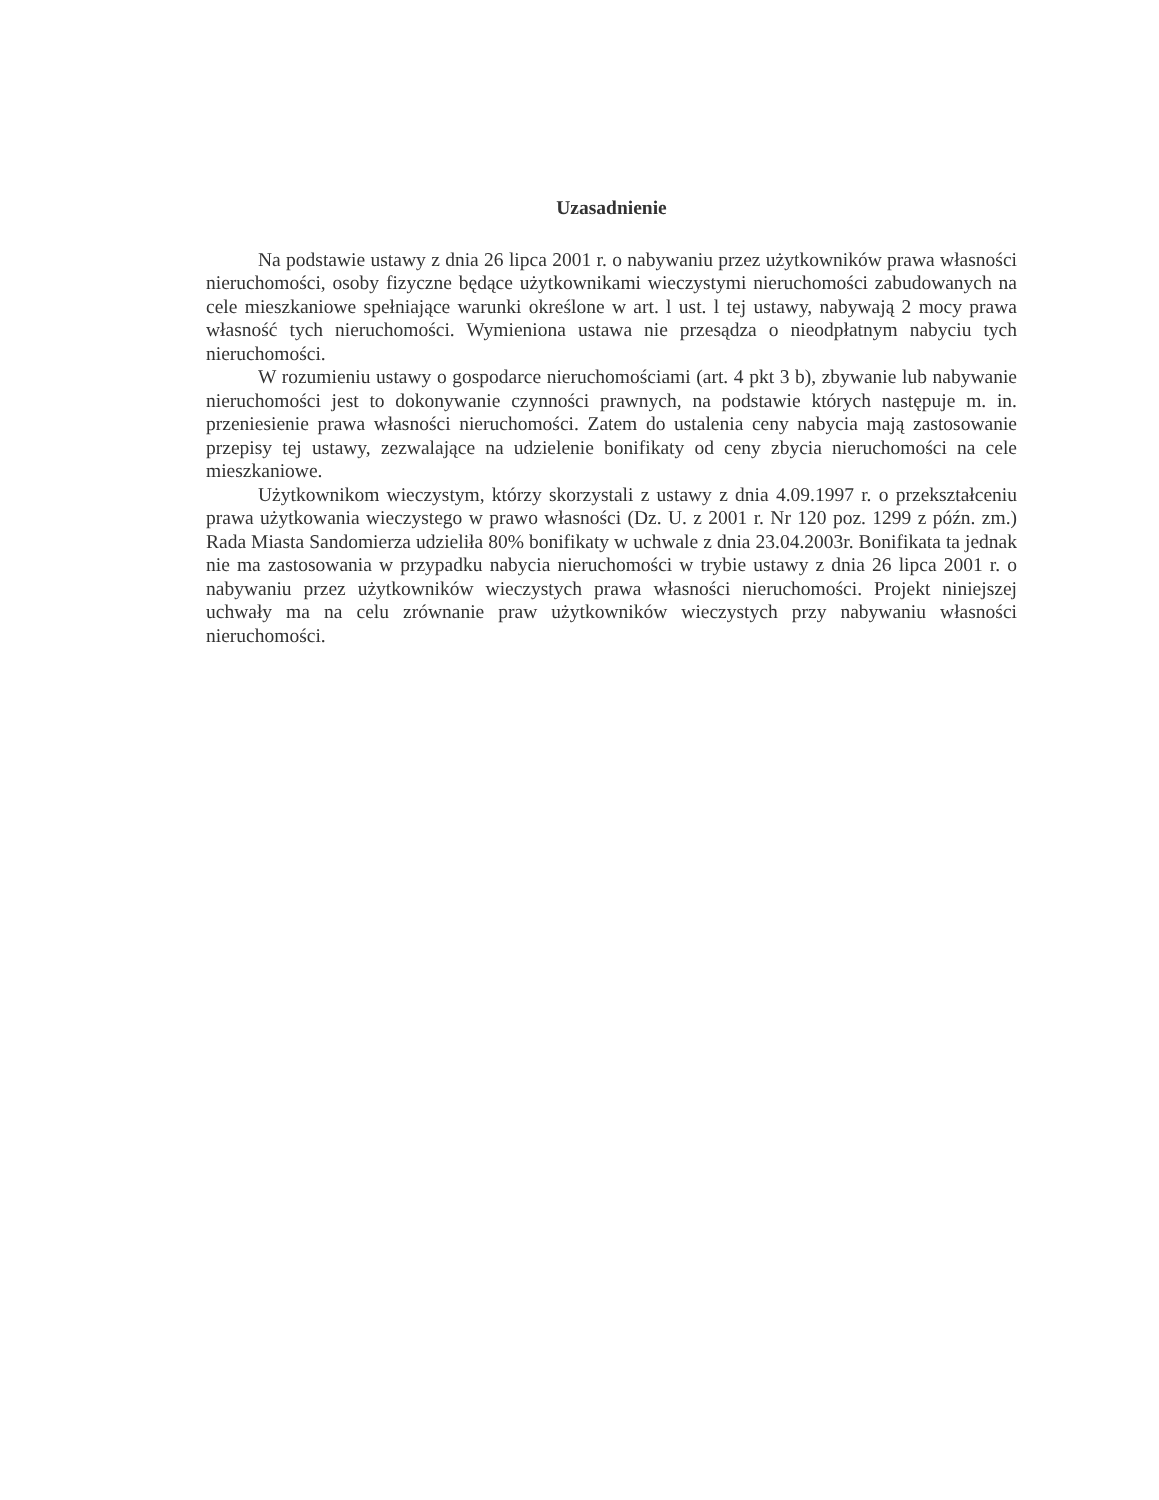Uzasadnienie
Na podstawie ustawy z dnia 26 lipca 2001 r. o nabywaniu przez użytkowników prawa własności nieruchomości, osoby fizyczne będące użytkownikami wieczystymi nieruchomości zabudowanych na cele mieszkaniowe spełniające warunki określone w art. l ust. l tej ustawy, nabywają 2 mocy prawa własność tych nieruchomości. Wymieniona ustawa nie przesądza o nieodpłatnym nabyciu tych nieruchomości.
W rozumieniu ustawy o gospodarce nieruchomościami (art. 4 pkt 3 b), zbywanie lub nabywanie nieruchomości jest to dokonywanie czynności prawnych, na podstawie których następuje m. in. przeniesienie prawa własności nieruchomości. Zatem do ustalenia ceny nabycia mają zastosowanie przepisy tej ustawy, zezwalające na udzielenie bonifikaty od ceny zbycia nieruchomości na cele mieszkaniowe.
Użytkownikom wieczystym, którzy skorzystali z ustawy z dnia 4.09.1997 r. o przekształceniu prawa użytkowania wieczystego w prawo własności (Dz. U. z 2001 r. Nr 120 poz. 1299 z późn. zm.) Rada Miasta Sandomierza udzieliła 80% bonifikaty w uchwale z dnia 23.04.2003r. Bonifikata ta jednak nie ma zastosowania w przypadku nabycia nieruchomości w trybie ustawy z dnia 26 lipca 2001 r. o nabywaniu przez użytkowników wieczystych prawa własności nieruchomości. Projekt niniejszej uchwały ma na celu zrównanie praw użytkowników wieczystych przy nabywaniu własności nieruchomości.